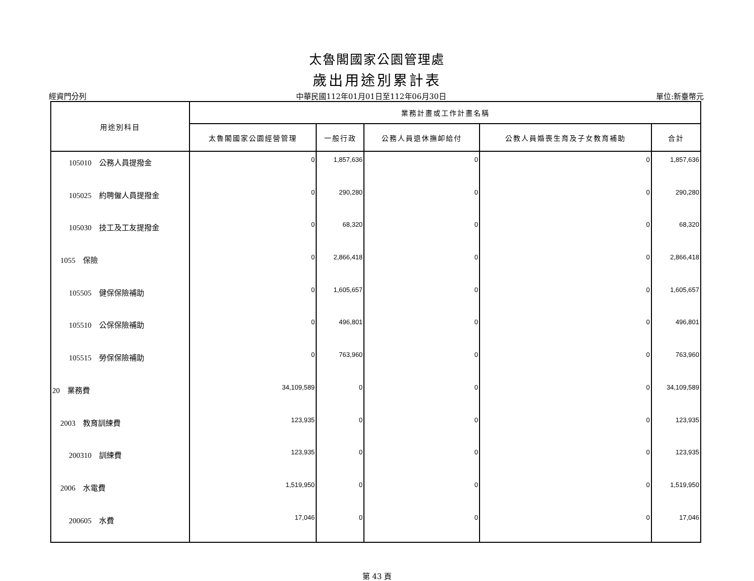太魯閣國家公園管理處
歲出用途別累計表
經資門分列 中華民國112年01月01日至112年06月30日 單位:新臺幣元
| 用途別科目 | 業務計畫或工作計畫名稱 | | | | |
| --- | --- | --- | --- | --- | --- |
| | 太魯閣國家公園經營管理 | 一般行政 | 公務人員退休撫卹給付 | 公教人員婚喪生育及子女教育補助 | 合計 |
| 105010 公務人員提撥金 | 0 | 1,857,636 | 0 | 0 | 1,857,636 |
| 105025 約聘僱人員提撥金 | 0 | 290,280 | 0 | 0 | 290,280 |
| 105030 技工及工友提撥金 | 0 | 68,320 | 0 | 0 | 68,320 |
| 1055 保險 | 0 | 2,866,418 | 0 | 0 | 2,866,418 |
| 105505 健保保險補助 | 0 | 1,605,657 | 0 | 0 | 1,605,657 |
| 105510 公保保險補助 | 0 | 496,801 | 0 | 0 | 496,801 |
| 105515 勞保保險補助 | 0 | 763,960 | 0 | 0 | 763,960 |
| 20 業務費 | 34,109,589 | 0 | 0 | 0 | 34,109,589 |
| 2003 教育訓練費 | 123,935 | 0 | 0 | 0 | 123,935 |
| 200310 訓練費 | 123,935 | 0 | 0 | 0 | 123,935 |
| 2006 水電費 | 1,519,950 | 0 | 0 | 0 | 1,519,950 |
| 200605 水費 | 17,046 | 0 | 0 | 0 | 17,046 |
第 43 頁